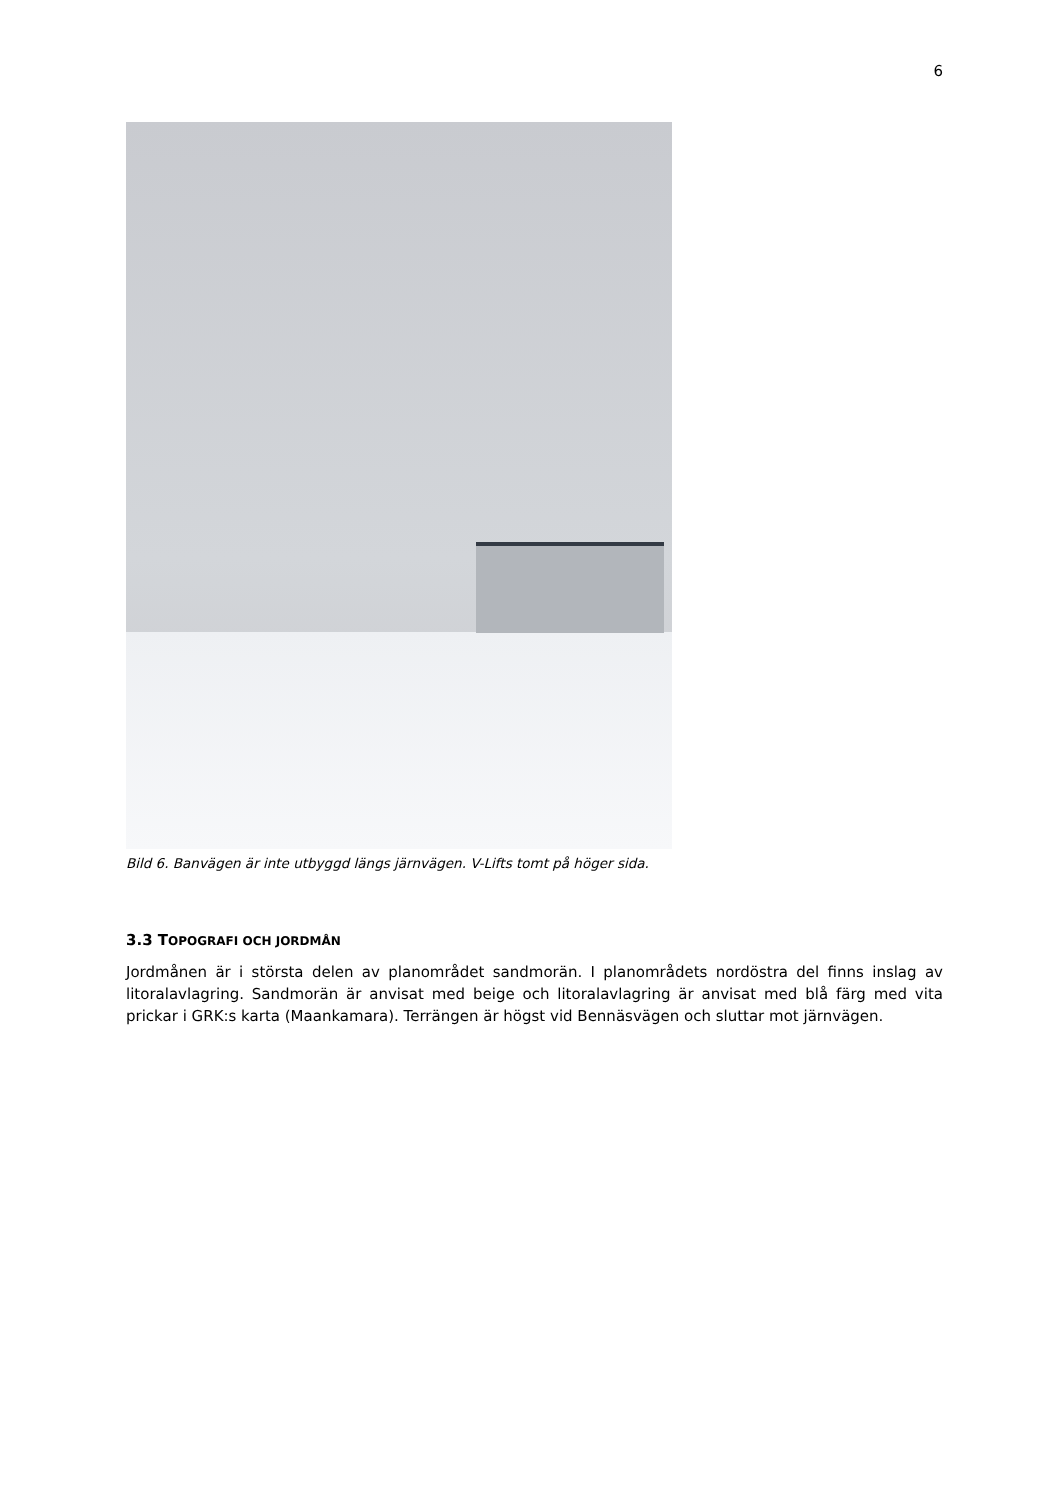6
Bild 6. Banvägen är inte utbyggd längs järnvägen. V-Lifts tomt på höger sida.
3.3 TOPOGRAFI OCH JORDMÅN
Jordmånen är i största delen av planområdet sandmorän. I planområdets nordöstra del finns inslag av litoralavlagring. Sandmorän är anvisat med beige och litoralavlagring är anvisat med blå färg med vita prickar i GRK:s karta (Maankamara). Terrängen är högst vid Bennäsvägen och sluttar mot järnvägen.